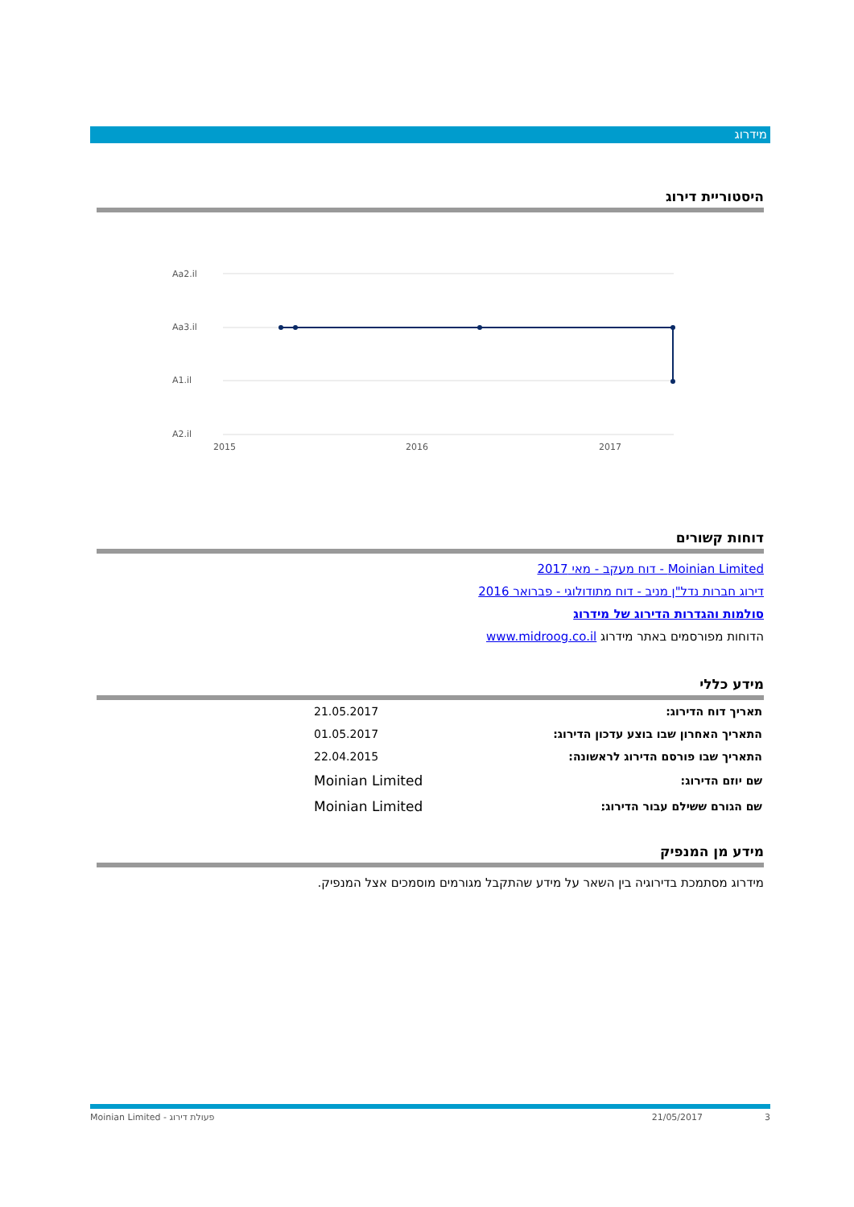מידרוג
היסטוריית דירוג
Aa2.il
Aa3.il
A1.il
A2.il
2015
2016
2017
דוחות קשורים
Moinian Limited - דוח מעקב - מאי 2017
דירוג חברות נדל"ן מניב - דוח מתודולוגי - פברואר 2016
סולמות והגדרות הדירוג של מידרוג
הדוחות מפורסמים באתר מידרוג www.midroog.co.il
מידע כללי
| תאריך דוח הדירוג: | 21.05.2017 |
| התאריך האחרון שבו בוצע עדכון הדירוג: | 01.05.2017 |
| התאריך שבו פורסם הדירוג לראשונה: | 22.04.2015 |
| שם יוזם הדירוג: | Moinian Limited |
| שם הגורם ששילם עבור הדירוג: | Moinian Limited |
מידע מן המנפיק
מידרוג מסתמכת בדירוגיה בין השאר על מידע שהתקבל מגורמים מוסמכים אצל המנפיק.
Moinian Limited - פעולת דירוג 21/05/2017 3